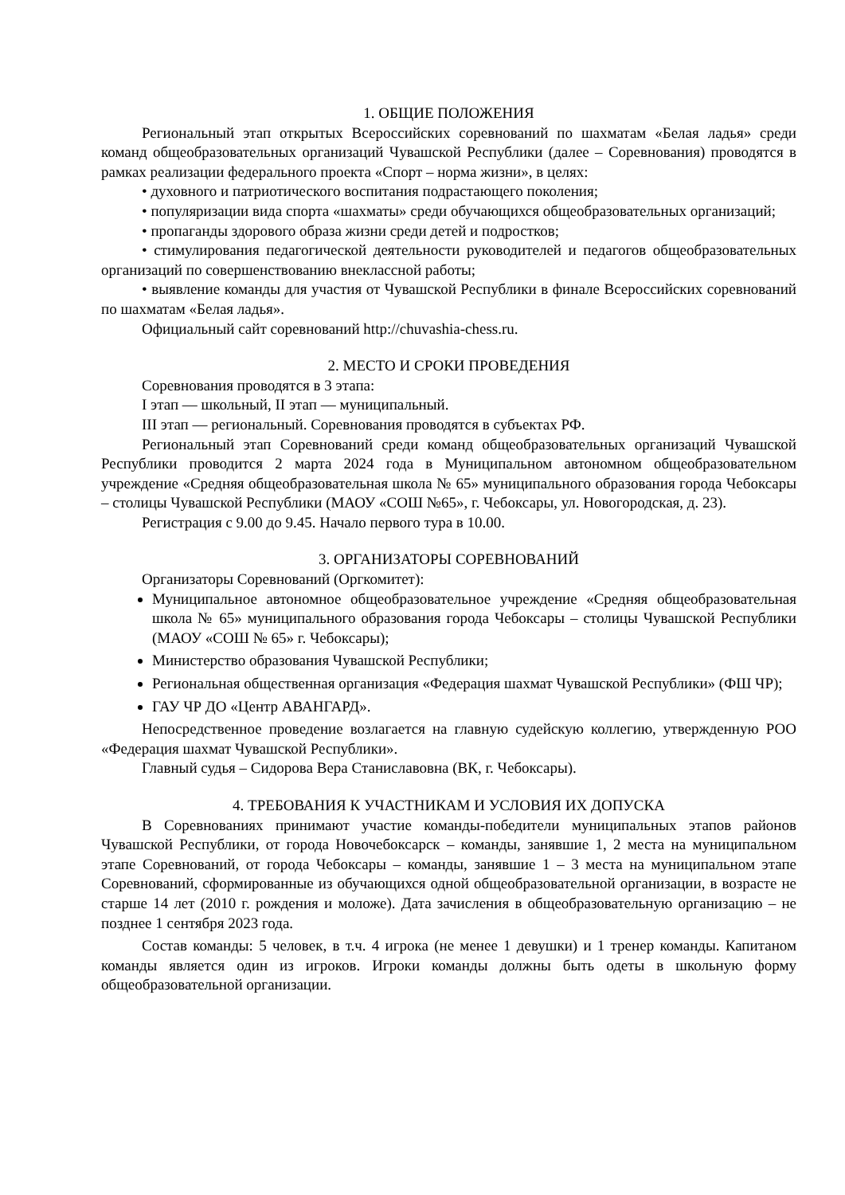1. ОБЩИЕ ПОЛОЖЕНИЯ
Региональный этап открытых Всероссийских соревнований по шахматам «Белая ладья» среди команд общеобразовательных организаций Чувашской Республики (далее – Соревнования) проводятся в рамках реализации федерального проекта «Спорт – норма жизни», в целях:
• духовного и патриотического воспитания подрастающего поколения;
• популяризации вида спорта «шахматы» среди обучающихся общеобразовательных организаций;
• пропаганды здорового образа жизни среди детей и подростков;
• стимулирования педагогической деятельности руководителей и педагогов общеобразовательных организаций по совершенствованию внеклассной работы;
• выявление команды для участия от Чувашской Республики в финале Всероссийских соревнований по шахматам «Белая ладья».
Официальный сайт соревнований http://chuvashia-chess.ru.
2. МЕСТО И СРОКИ ПРОВЕДЕНИЯ
Соревнования проводятся в 3 этапа:
I этап — школьный, II этап — муниципальный.
III этап — региональный. Соревнования проводятся в субъектах РФ.
Региональный этап Соревнований среди команд общеобразовательных организаций Чувашской Республики проводится 2 марта 2024 года в Муниципальном автономном общеобразовательном учреждение «Средняя общеобразовательная школа № 65» муниципального образования города Чебоксары – столицы Чувашской Республики (МАОУ «СОШ №65», г. Чебоксары, ул. Новогородская, д. 23).
Регистрация с 9.00 до 9.45. Начало первого тура в 10.00.
3. ОРГАНИЗАТОРЫ СОРЕВНОВАНИЙ
Организаторы Соревнований (Оргкомитет):
Муниципальное автономное общеобразовательное учреждение «Средняя общеобразовательная школа № 65» муниципального образования города Чебоксары – столицы Чувашской Республики (МАОУ «СОШ № 65» г. Чебоксары);
Министерство образования Чувашской Республики;
Региональная общественная организация «Федерация шахмат Чувашской Республики» (ФШ ЧР);
ГАУ ЧР ДО «Центр АВАНГАРД».
Непосредственное проведение возлагается на главную судейскую коллегию, утвержденную РОО «Федерация шахмат Чувашской Республики».
Главный судья – Сидорова Вера Станиславовна (ВК, г. Чебоксары).
4. ТРЕБОВАНИЯ К УЧАСТНИКАМ И УСЛОВИЯ ИХ ДОПУСКА
В Соревнованиях принимают участие команды-победители муниципальных этапов районов Чувашской Республики, от города Новочебоксарск – команды, занявшие 1, 2 места на муниципальном этапе Соревнований, от города Чебоксары – команды, занявшие 1 – 3 места на муниципальном этапе Соревнований, сформированные из обучающихся одной общеобразовательной организации, в возрасте не старше 14 лет (2010 г. рождения и моложе). Дата зачисления в общеобразовательную организацию – не позднее 1 сентября 2023 года.
Состав команды: 5 человек, в т.ч. 4 игрока (не менее 1 девушки) и 1 тренер команды. Капитаном команды является один из игроков. Игроки команды должны быть одеты в школьную форму общеобразовательной организации.